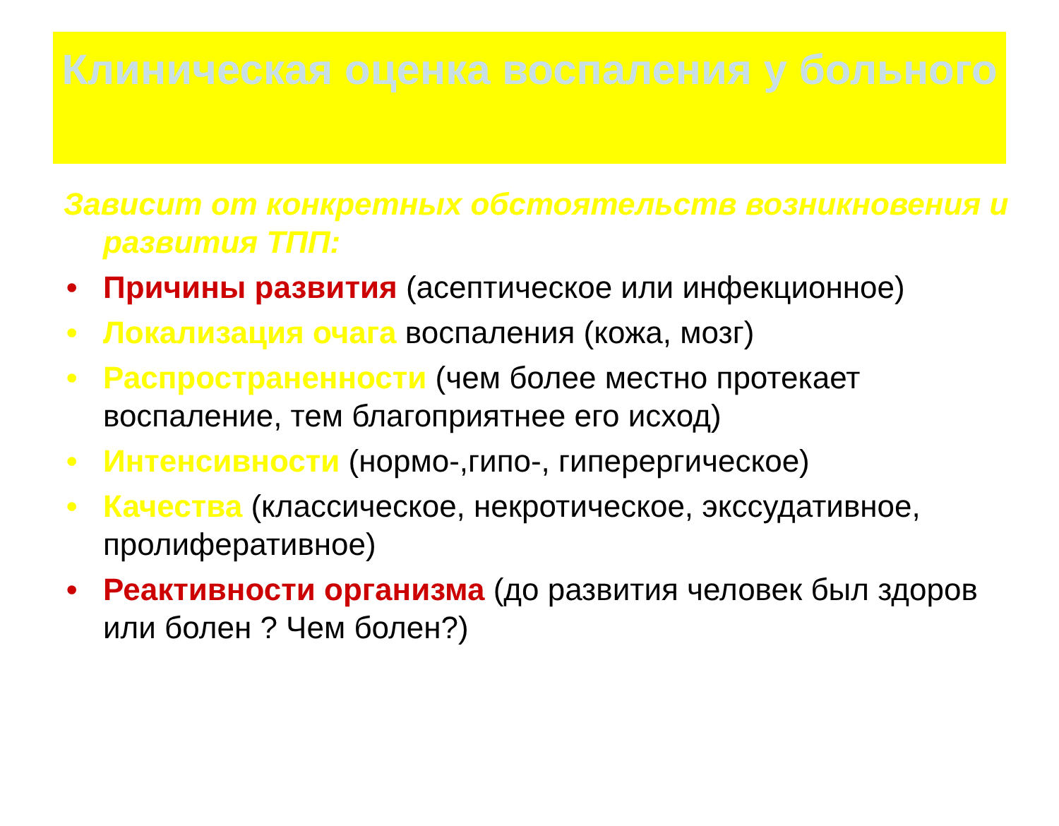Клиническая оценка воспаления у больного
Зависит от конкретных обстоятельств возникновения и развития ТПП:
• Причины развития (асептическое или инфекционное)
• Локализация очага воспаления (кожа, мозг)
• Распространенности (чем более местно протекает воспаление, тем благоприятнее его исход)
• Интенсивности (нормо-,гипо-, гиперергическое)
• Качества (классическое, некротическое, экссудативное, пролиферативное)
• Реактивности организма (до развития человек был здоров или болен ? Чем болен?)